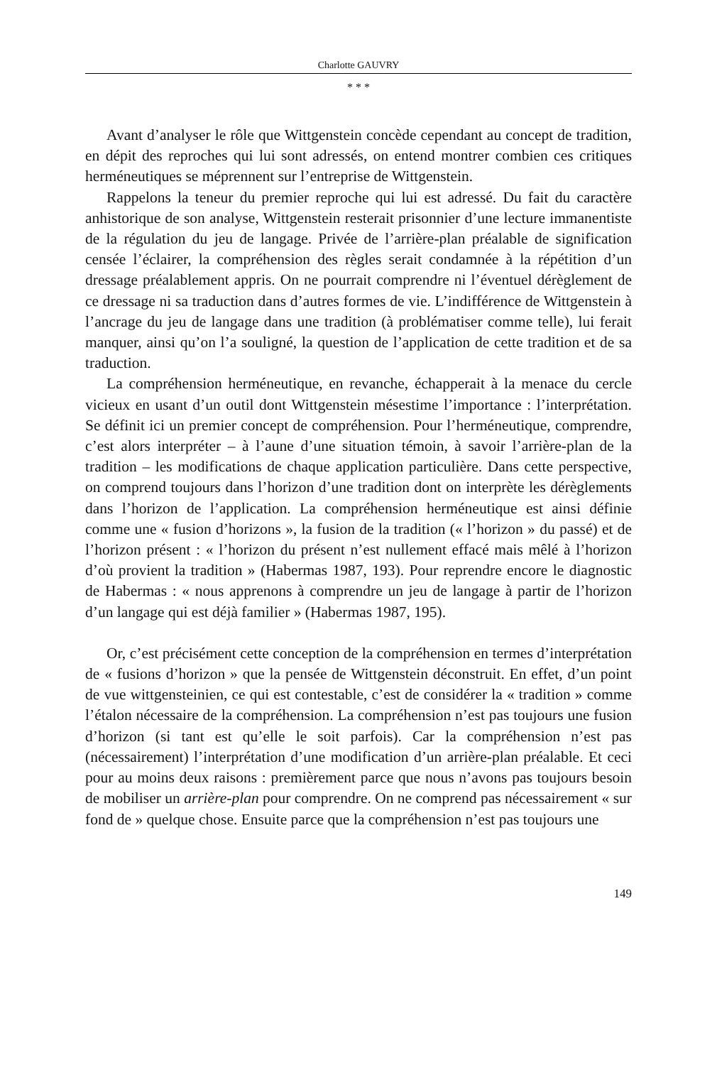Charlotte GAUVRY
* * *
Avant d’analyser le rôle que Wittgenstein concède cependant au concept de tradition, en dépit des reproches qui lui sont adressés, on entend montrer combien ces critiques herméneutiques se méprennent sur l’entreprise de Wittgenstein.
Rappelons la teneur du premier reproche qui lui est adressé. Du fait du caractère anhistorique de son analyse, Wittgenstein resterait prisonnier d’une lecture immanentiste de la régulation du jeu de langage. Privée de l’arrière-plan préalable de signification censée l’éclairer, la compréhension des règles serait condamnée à la répétition d’un dressage préalablement appris. On ne pourrait comprendre ni l’éventuel dérèglement de ce dressage ni sa traduction dans d’autres formes de vie. L’indifférence de Wittgenstein à l’ancrage du jeu de langage dans une tradition (à problématiser comme telle), lui ferait manquer, ainsi qu’on l’a souligné, la question de l’application de cette tradition et de sa traduction.
La compréhension herméneutique, en revanche, échapperait à la menace du cercle vicieux en usant d’un outil dont Wittgenstein mésestime l’importance : l’interprétation. Se définit ici un premier concept de compréhension. Pour l’herméneutique, comprendre, c’est alors interpréter – à l’aune d’une situation témoin, à savoir l’arrière-plan de la tradition – les modifications de chaque application particulière. Dans cette perspective, on comprend toujours dans l’horizon d’une tradition dont on interprète les dérèglements dans l’horizon de l’application. La compréhension herméneutique est ainsi définie comme une « fusion d’horizons », la fusion de la tradition (« l’horizon » du passé) et de l’horizon présent : « l’horizon du présent n’est nullement effacé mais mêlé à l’horizon d’où provient la tradition » (Habermas 1987, 193). Pour reprendre encore le diagnostic de Habermas : « nous apprenons à comprendre un jeu de langage à partir de l’horizon d’un langage qui est déjà familier » (Habermas 1987, 195).
Or, c’est précisément cette conception de la compréhension en termes d’interprétation de « fusions d’horizon » que la pensée de Wittgenstein déconstruit. En effet, d’un point de vue wittgensteinien, ce qui est contestable, c’est de considérer la « tradition » comme l’étalon nécessaire de la compréhension. La compréhension n’est pas toujours une fusion d’horizon (si tant est qu’elle le soit parfois). Car la compréhension n’est pas (nécessairement) l’interprétation d’une modification d’un arrière-plan préalable. Et ceci pour au moins deux raisons : premièrement parce que nous n’avons pas toujours besoin de mobiliser un arrière-plan pour comprendre. On ne comprend pas nécessairement « sur fond de » quelque chose. Ensuite parce que la compréhension n’est pas toujours une
149